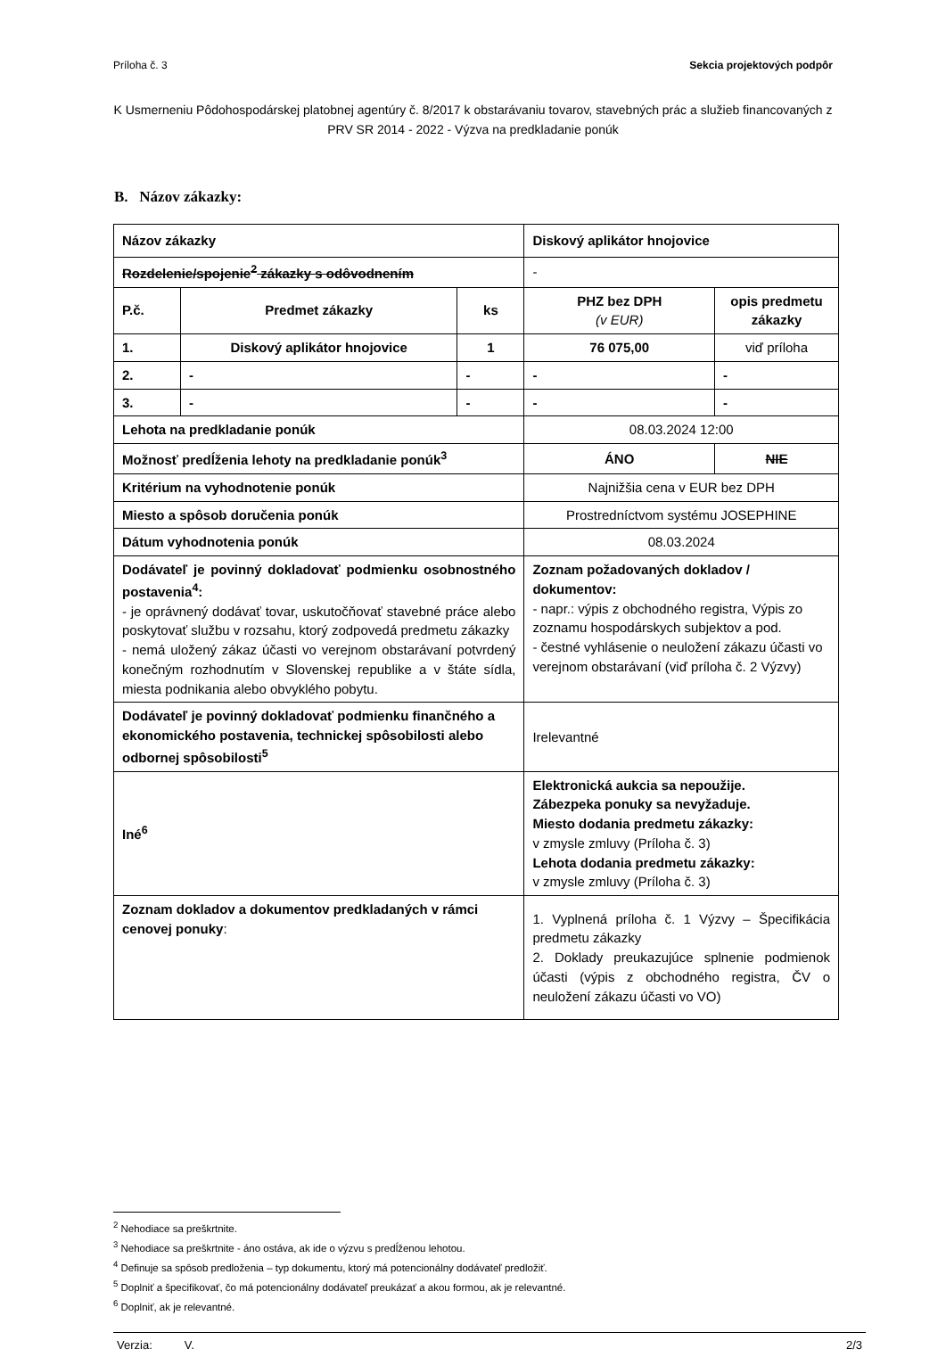Príloha č. 3 Sekcia projektových podpôr
K Usmerneniu Pôdohospodárskej platobnej agentúry č. 8/2017 k obstarávaniu tovarov, stavebných prác a služieb financovaných z PRV SR 2014 - 2022 - Výzva na predkladanie ponúk
B. Názov zákazky:
| Názov zákazky | | | Diskový aplikátor hnojovice | | |
| Rozdelenie/spojenie<sup>2</sup> zákazky s odôvodnením | | | - | | |
| P.č. | Predmet zákazky | ks | PHZ bez DPH (v EUR) | | opis predmetu zákazky |
| 1. | Diskový aplikátor hnojovice | 1 | 76 075,00 | | viď príloha |
| 2. | - | - | - | | - |
| 3. | - | - | - | | - |
| Lehota na predkladanie ponúk | | | 08.03.2024 12:00 | | |
| Možnosť predĺženia lehoty na predkladanie ponúk<sup>3</sup> | | | ÁNO | NIE | |
| Kritérium na vyhodnotenie ponúk | | | Najnižšia cena v EUR bez DPH | | |
| Miesto a spôsob doručenia ponúk | | | Prostredníctvom systému JOSEPHINE | | |
| Dátum vyhodnotenia ponúk | | | 08.03.2024 | | |
| Dodávateľ je povinný dokladovať podmienku osobnostného postavenia<sup>4</sup>: - je oprávnený dodávať tovar, uskutočňovať stavebné práce alebo poskytovať službu v rozsahu, ktorý zodpovedá predmetu zákazky - nemá uložený zákaz účasti vo verejnom obstarávaní potvrdený konečným rozhodnutím v Slovenskej republike a v štáte sídla, miesta podnikania alebo obvyklého pobytu. | | | Zoznam požadovaných dokladov / dokumentov: - napr.: výpis z obchodného registra, Výpis zo zoznamu hospodárskych subjektov a pod. - čestné vyhlásenie o neuložení zákazu účasti vo verejnom obstarávaní (viď príloha č. 2 Výzvy) | | |
| Dodávateľ je povinný dokladovať podmienku finančného a ekonomického postavenia, technickej spôsobilosti alebo odbornej spôsobilosti<sup>5</sup> | | | Irelevantné | | |
| Iné<sup>6</sup> | | | Elektronická aukcia sa nepoužije. Zábezpeka ponuky sa nevyžaduje. Miesto dodania predmetu zákazky: v zmysle zmluvy (Príloha č. 3) Lehota dodania predmetu zákazky: v zmysle zmluvy (Príloha č. 3) | | |
| Zoznam dokladov a dokumentov predkladaných v rámci cenovej ponuky : | | | 1. Vyplnená príloha č. 1 Výzvy – Špecifikácia predmetu zákazky 2. Doklady preukazujúce splnenie podmienok účasti (výpis z obchodného registra, ČV o neuložení zákazu účasti vo VO) | | |
<sup>2</sup> Nehodiace sa preškrtnite.
<sup>3</sup> Nehodiace sa preškrtnite - áno ostáva, ak ide o výzvu s predĺženou lehotou.
<sup>4</sup> Definuje sa spôsob predloženia – typ dokumentu, ktorý má potencionálny dodávateľ predložiť.
<sup>5</sup> Doplniť a špecifikovať, čo má potencionálny dodávateľ preukázať a akou formou, ak je relevantné.
<sup>6</sup> Doplniť, ak je relevantné.
Verzia: V. 2/3